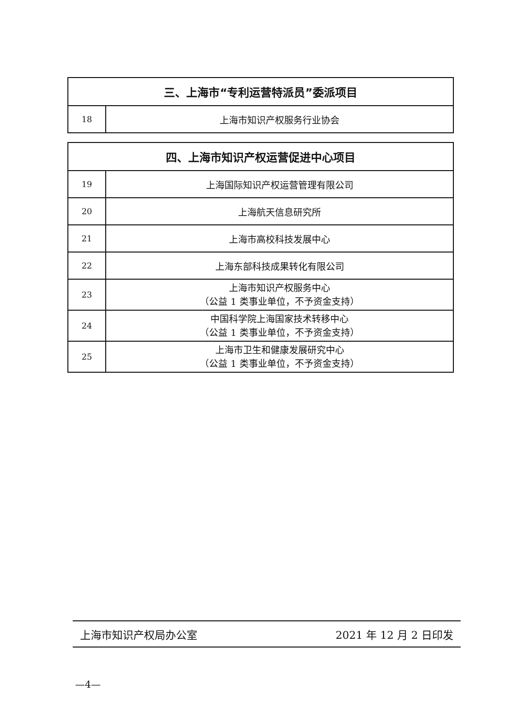| 三、上海市“专利运营特派员”委派项目 | |
| --- | --- |
| 18 | 上海市知识产权服务行业协会 |
| 四、上海市知识产权运营促进中心项目 | |
| --- | --- |
| 19 | 上海国际知识产权运营管理有限公司 |
| 20 | 上海航天信息研究所 |
| 21 | 上海市高校科技发展中心 |
| 22 | 上海东部科技成果转化有限公司 |
| 23 | 上海市知识产权服务中心 （公益 1 类事业单位，不予资金支持） |
| 24 | 中国科学院上海国家技术转移中心 （公益 1 类事业单位，不予资金支持） |
| 25 | 上海市卫生和健康发展研究中心 （公益 1 类事业单位，不予资金支持） |
上海市知识产权局办公室 2021 年 12 月 2 日印发
—4—